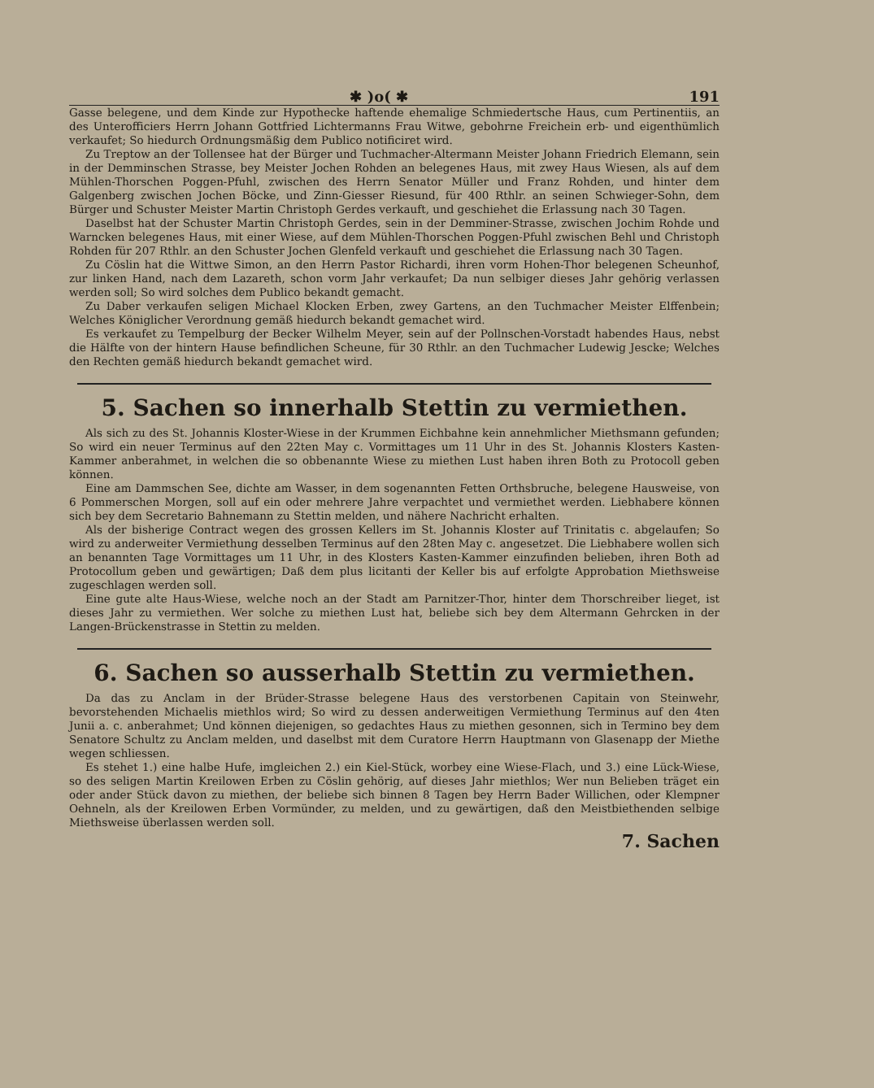✱ )o( ✱ 191
Gasse belegene, und dem Kinde zur Hypothecke haftende ehemalige Schmiedertsche Haus, cum Pertinentiis, an des Unterofficiers Herrn Johann Gottfried Lichtermanns Frau Witwe, gebohrne Freichein erb- und eigenthümlich verkaufet; So hiedurch Ordnungsmäßig dem Publico notificiret wird.
Zu Treptow an der Tollensee hat der Bürger und Tuchmacher-Altermann Meister Johann Friedrich Elemann, sein in der Demminschen Strasse, bey Meister Jochen Rohden an belegenes Haus, mit zwey Haus Wiesen, als auf dem Mühlen-Thorschen Poggen-Pfuhl, zwischen des Herrn Senator Müller und Franz Rohden, und hinter dem Galgenberg zwischen Jochen Böcke, und Zinn-Giesser Riesund, für 400 Rthlr. an seinen Schwieger-Sohn, dem Bürger und Schuster Meister Martin Christoph Gerdes verkauft, und geschiehet die Erlassung nach 30 Tagen.
Daselbst hat der Schuster Martin Christoph Gerdes, sein in der Demminer-Strasse, zwischen Jochim Rohde und Warncken belegenes Haus, mit einer Wiese, auf dem Mühlen-Thorschen Poggen-Pfuhl zwischen Behl und Christoph Rohden für 207 Rthlr. an den Schuster Jochen Glenfeld verkauft und geschiehet die Erlassung nach 30 Tagen.
Zu Cöslin hat die Wittwe Simon, an den Herrn Pastor Richardi, ihren vorm Hohen-Thor belegenen Scheunhof, zur linken Hand, nach dem Lazareth, schon vorm Jahr verkaufet; Da nun selbiger dieses Jahr gehörig verlassen werden soll; So wird solches dem Publico bekandt gemacht.
Zu Daber verkaufen seligen Michael Klocken Erben, zwey Gartens, an den Tuchmacher Meister Elffenbein; Welches Königlicher Verordnung gemäß hiedurch bekandt gemachet wird.
Es verkaufet zu Tempelburg der Becker Wilhelm Meyer, sein auf der Pollnschen-Vorstadt habendes Haus, nebst die Hälfte von der hintern Hause befindlichen Scheune, für 30 Rthlr. an den Tuchmacher Ludewig Jescke; Welches den Rechten gemäß hiedurch bekandt gemachet wird.
5. Sachen so innerhalb Stettin zu vermiethen.
Als sich zu des St. Johannis Kloster-Wiese in der Krummen Eichbahne kein annehmlicher Miethsmann gefunden; So wird ein neuer Terminus auf den 22ten May c. Vormittages um 11 Uhr in des St. Johannis Klosters Kasten-Kammer anberahmet, in welchen die so obbenannte Wiese zu miethen Lust haben ihren Both zu Protocoll geben können.
Eine am Dammschen See, dichte am Wasser, in dem sogenannten Fetten Orthsbruche, belegene Hausweise, von 6 Pommerschen Morgen, soll auf ein oder mehrere Jahre verpachtet und vermiethet werden. Liebhabere können sich bey dem Secretario Bahnemann zu Stettin melden, und nähere Nachricht erhalten.
Als der bisherige Contract wegen des grossen Kellers im St. Johannis Kloster auf Trinitatis c. abgelaufen; So wird zu anderweiter Vermiethung desselben Terminus auf den 28ten May c. angesetzet. Die Liebhabere wollen sich an benannten Tage Vormittages um 11 Uhr, in des Klosters Kasten-Kammer einzufinden belieben, ihren Both ad Protocollum geben und gewärtigen; Daß dem plus licitanti der Keller bis auf erfolgte Approbation Miethsweise zugeschlagen werden soll.
Eine gute alte Haus-Wiese, welche noch an der Stadt am Parnitzer-Thor, hinter dem Thorschreiber lieget, ist dieses Jahr zu vermiethen. Wer solche zu miethen Lust hat, beliebe sich bey dem Altermann Gehrcken in der Langen-Brückenstrasse in Stettin zu melden.
6. Sachen so ausserhalb Stettin zu vermiethen.
Da das zu Anclam in der Brüder-Strasse belegene Haus des verstorbenen Capitain von Steinwehr, bevorstehenden Michaelis miethlos wird; So wird zu dessen anderweitigen Vermiethung Terminus auf den 4ten Junii a. c. anberahmet; Und können diejenigen, so gedachtes Haus zu miethen gesonnen, sich in Termino bey dem Senatore Schultz zu Anclam melden, und daselbst mit dem Curatore Herrn Hauptmann von Glasenapp der Miethe wegen schliessen.
Es stehet 1.) eine halbe Hufe, imgleichen 2.) ein Kiel-Stück, worbey eine Wiese-Flach, und 3.) eine Lück-Wiese, so des seligen Martin Kreilowen Erben zu Cöslin gehörig, auf dieses Jahr miethlos; Wer nun Belieben träget ein oder ander Stück davon zu miethen, der beliebe sich binnen 8 Tagen bey Herrn Bader Willichen, oder Klempner Oehneln, als der Kreilowen Erben Vormünder, zu melden, und zu gewärtigen, daß den Meistbiethenden selbige Miethsweise überlassen werden soll.
7. Sachen